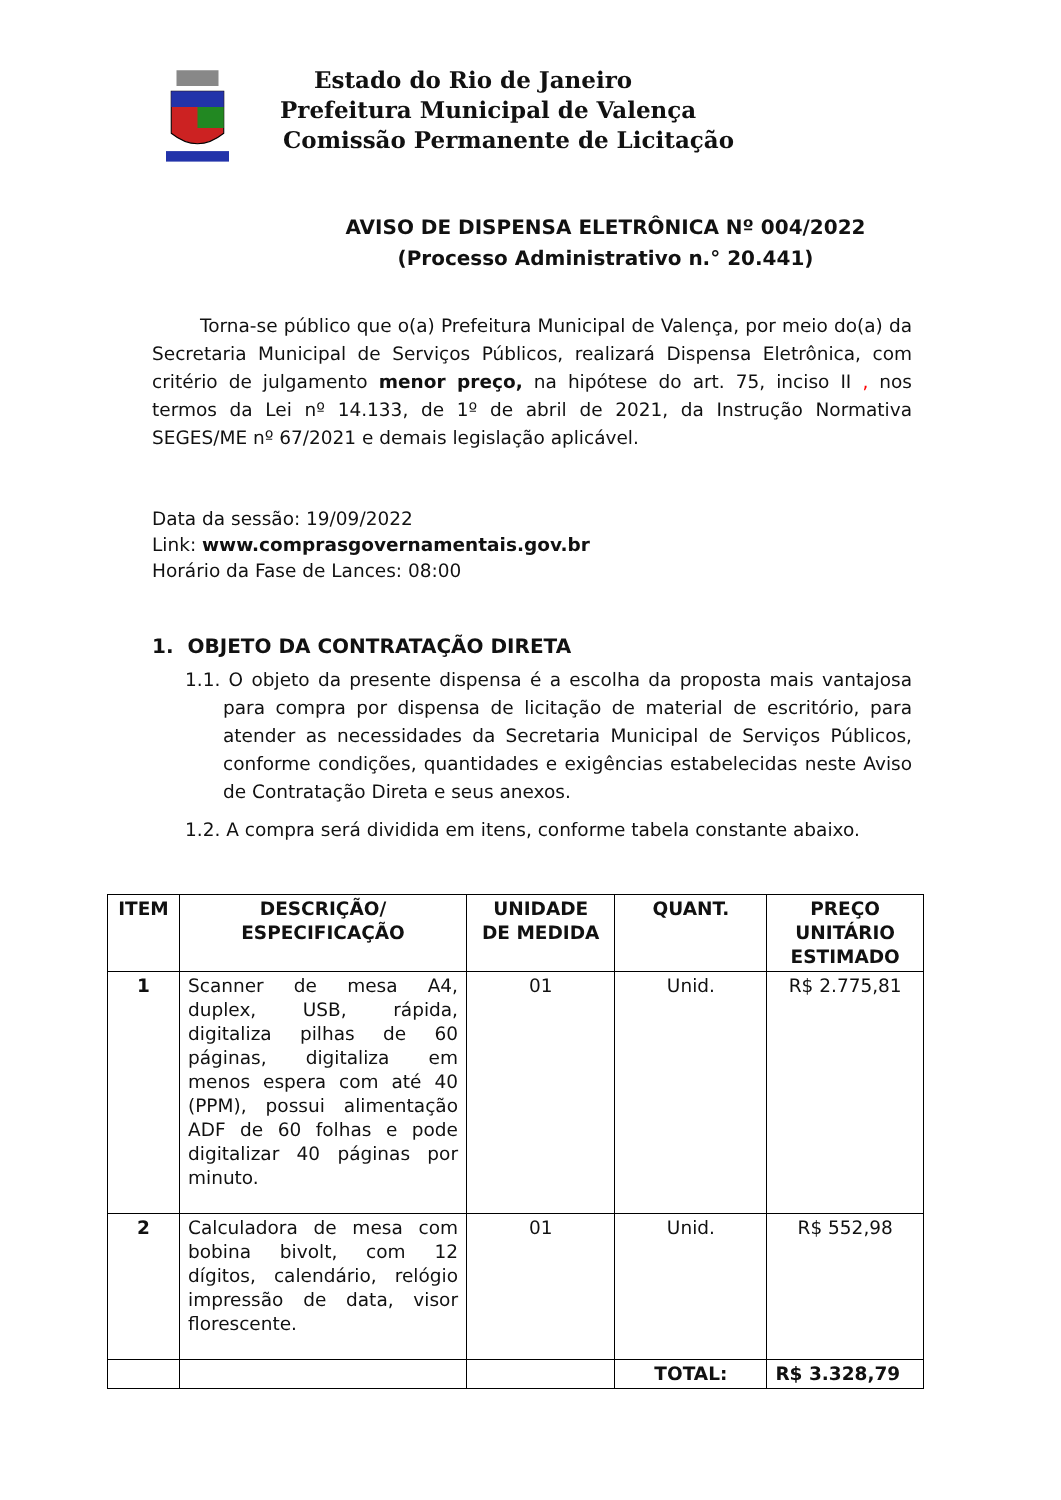Estado do Rio de Janeiro
Prefeitura Municipal de Valença
Comissão Permanente de Licitação
AVISO DE DISPENSA ELETRÔNICA Nº 004/2022
(Processo Administrativo n.° 20.441)
Torna-se público que o(a) Prefeitura Municipal de Valença, por meio do(a) da Secretaria Municipal de Serviços Públicos, realizará Dispensa Eletrônica, com critério de julgamento menor preço, na hipótese do art. 75, inciso II , nos termos da Lei nº 14.133, de 1º de abril de 2021, da Instrução Normativa SEGES/ME nº 67/2021 e demais legislação aplicável.
Data da sessão: 19/09/2022
Link: www.comprasgovernamentais.gov.br
Horário da Fase de Lances: 08:00
1. OBJETO DA CONTRATAÇÃO DIRETA
1.1. O objeto da presente dispensa é a escolha da proposta mais vantajosa para compra por dispensa de licitação de material de escritório, para atender as necessidades da Secretaria Municipal de Serviços Públicos, conforme condições, quantidades e exigências estabelecidas neste Aviso de Contratação Direta e seus anexos.
1.2. A compra será dividida em itens, conforme tabela constante abaixo.
| ITEM | DESCRIÇÃO/ ESPECIFICAÇÃO | UNIDADE DE MEDIDA | QUANT. | PREÇO UNITÁRIO ESTIMADO |
| --- | --- | --- | --- | --- |
| 1 | Scanner de mesa A4, duplex, USB, rápida, digitaliza pilhas de 60 páginas, digitaliza em menos espera com até 40 (PPM), possui alimentação ADF de 60 folhas e pode digitalizar 40 páginas por minuto. | 01 | Unid. | R$ 2.775,81 |
| 2 | Calculadora de mesa com bobina bivolt, com 12 dígitos, calendário, relógio impressão de data, visor florescente. | 01 | Unid. | R$ 552,98 |
| | | | TOTAL: | R$ 3.328,79 |